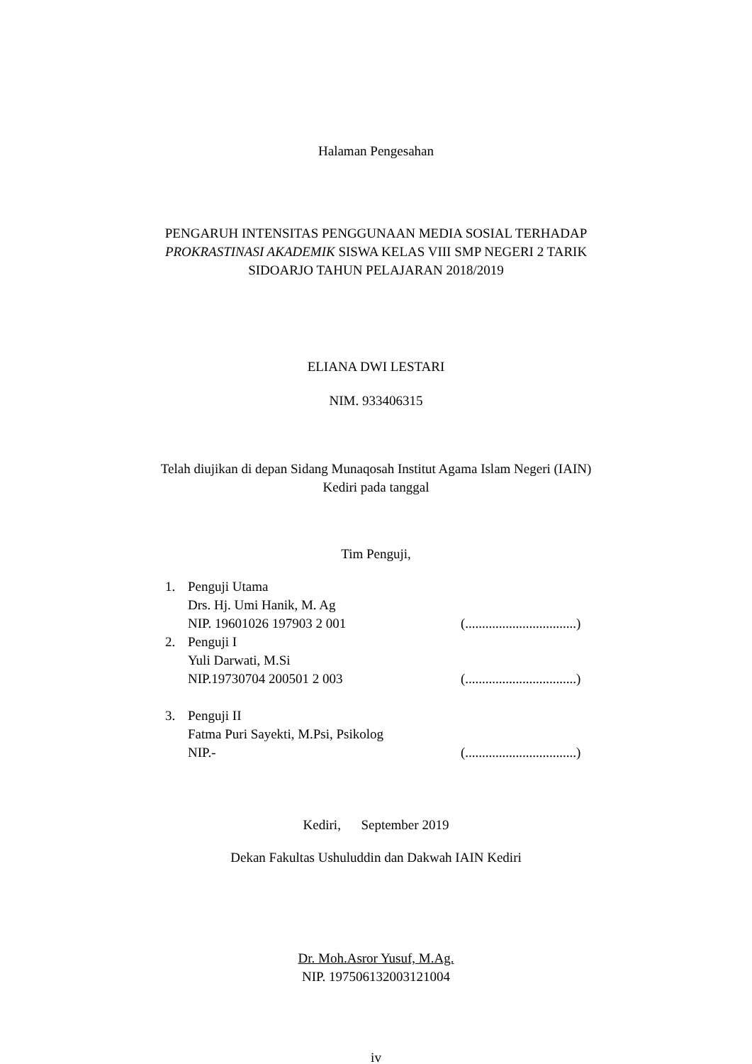Halaman Pengesahan
PENGARUH INTENSITAS PENGGUNAAN MEDIA SOSIAL TERHADAP
PROKRASTINASI AKADEMIK SISWA KELAS VIII SMP NEGERI 2 TARIK
SIDOARJO TAHUN PELAJARAN 2018/2019
ELIANA DWI LESTARI
NIM. 933406315
Telah diujikan di depan Sidang Munaqosah Institut Agama Islam Negeri (IAIN)
Kediri pada tanggal
Tim Penguji,
1. Penguji Utama
Drs. Hj. Umi Hanik, M. Ag
NIP. 19601026 197903 2 001 (.................................)
2. Penguji I
Yuli Darwati, M.Si
NIP.19730704 200501 2 003 (.................................)
3. Penguji II
Fatma Puri Sayekti, M.Psi, Psikolog
NIP.- (.................................)
Kediri, September 2019
Dekan Fakultas Ushuluddin dan Dakwah IAIN Kediri
Dr. Moh.Asror Yusuf, M.Ag.
NIP. 197506132003121004
iv